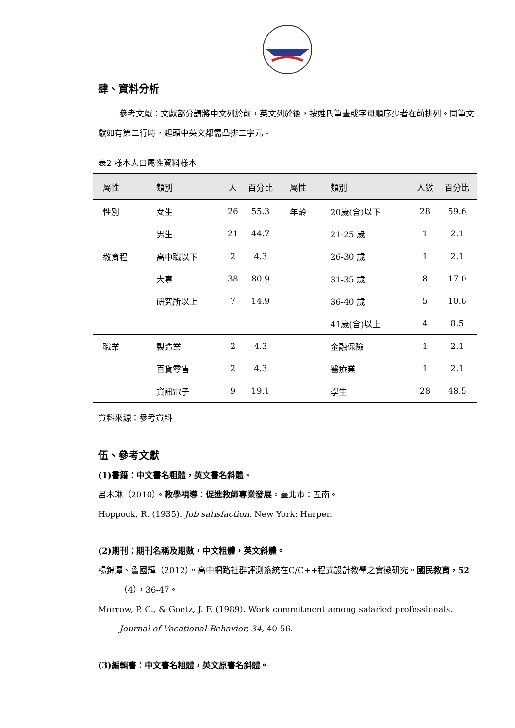肆、資料分析
參考文獻：文獻部分請將中文列於前，英文列於後，按姓氏筆畫或字母順序少者在前排列。同筆文獻如有第二行時，起頭中英文都需凸排二字元。
表2 樣本人口屬性資料樣本
| 屬性 | 類別 | 人 | 百分比 | 屬性 | 類別 | 人數 | 百分比 |
| --- | --- | --- | --- | --- | --- | --- | --- |
| 性別 | 女生 | 26 | 55.3 | 年齡 | 20歲(含)以下 | 28 | 59.6 |
| | 男生 | 21 | 44.7 | | 21-25 歲 | 1 | 2.1 |
| 教育程 | 高中職以下 | 2 | 4.3 | | 26-30 歲 | 1 | 2.1 |
| | 大專 | 38 | 80.9 | | 31-35 歲 | 8 | 17.0 |
| | 研究所以上 | 7 | 14.9 | | 36-40 歲 | 5 | 10.6 |
| | | | | | 41歲(含)以上 | 4 | 8.5 |
| 職業 | 製造業 | 2 | 4.3 | | 金融保險 | 1 | 2.1 |
| | 百貨零售 | 2 | 4.3 | | 醫療業 | 1 | 2.1 |
| | 資訊電子 | 9 | 19.1 | | 學生 | 28 | 48.5 |
資料來源：參考資料
伍、參考文獻
(1)書籍：中文書名粗體，英文書名斜體。
呂木琳（2010）。教學視導：促進教師專業發展。臺北市：五南。
Hoppock, R. (1935). Job satisfaction. New York: Harper.
(2)期刊：期刊名稱及期數，中文粗體，英文斜體。
楊錦潭、詹國輝（2012）。高中網路社群評測系統在C/C++程式設計教學之實徵研究。國民教育，52（4），36-47。
Morrow, P. C., & Goetz, J. F. (1989). Work commitment among salaried professionals. Journal of Vocational Behavior, 34, 40-56.
(3)編輯書：中文書名粗體，英文原書名斜體。